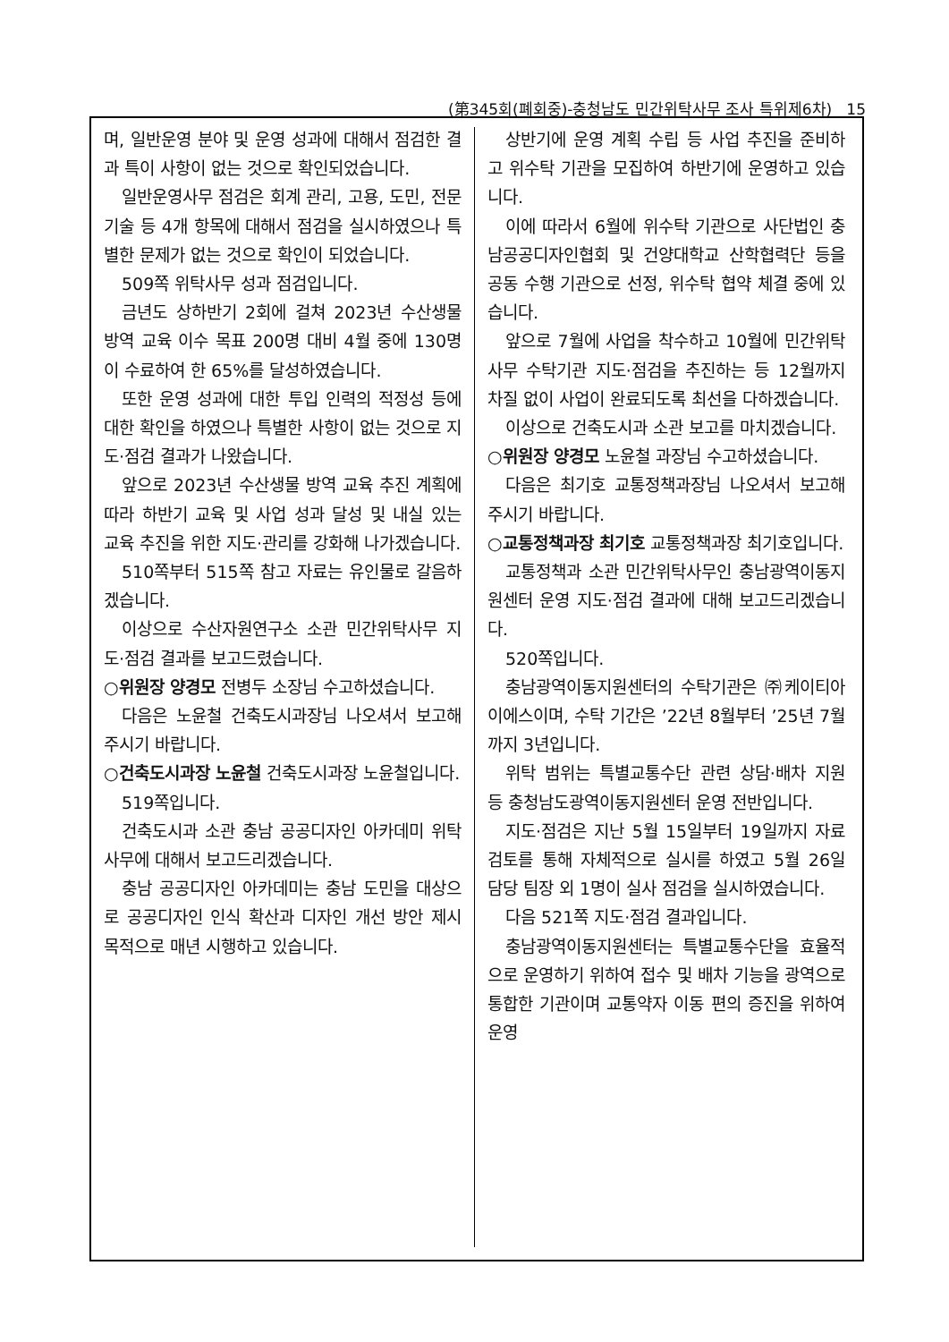(第345회(폐회중)-충청남도 민간위탁사무 조사 특위제6차) 15
며, 일반운영 분야 및 운영 성과에 대해서 점검한 결과 특이 사항이 없는 것으로 확인되었습니다.
일반운영사무 점검은 회계 관리, 고용, 도민, 전문 기술 등 4개 항목에 대해서 점검을 실시하였으나 특별한 문제가 없는 것으로 확인이 되었습니다.
509쪽 위탁사무 성과 점검입니다.
금년도 상하반기 2회에 걸쳐 2023년 수산생물 방역 교육 이수 목표 200명 대비 4월 중에 130명이 수료하여 한 65%를 달성하였습니다.
또한 운영 성과에 대한 투입 인력의 적정성 등에 대한 확인을 하였으나 특별한 사항이 없는 것으로 지도·점검 결과가 나왔습니다.
앞으로 2023년 수산생물 방역 교육 추진 계획에 따라 하반기 교육 및 사업 성과 달성 및 내실 있는 교육 추진을 위한 지도·관리를 강화해 나가겠습니다.
510쪽부터 515쪽 참고 자료는 유인물로 갈음하겠습니다.
이상으로 수산자원연구소 소관 민간위탁사무 지도·점검 결과를 보고드렸습니다.
○위원장 양경모 전병두 소장님 수고하셨습니다.
다음은 노윤철 건축도시과장님 나오셔서 보고해 주시기 바랍니다.
○건축도시과장 노윤철 건축도시과장 노윤철입니다.
519쪽입니다.
건축도시과 소관 충남 공공디자인 아카데미 위탁사무에 대해서 보고드리겠습니다.
충남 공공디자인 아카데미는 충남 도민을 대상으로 공공디자인 인식 확산과 디자인 개선 방안 제시 목적으로 매년 시행하고 있습니다.
상반기에 운영 계획 수립 등 사업 추진을 준비하고 위수탁 기관을 모집하여 하반기에 운영하고 있습니다.
이에 따라서 6월에 위수탁 기관으로 사단법인 충남공공디자인협회 및 건양대학교 산학협력단 등을 공동 수행 기관으로 선정, 위수탁 협약 체결 중에 있습니다.
앞으로 7월에 사업을 착수하고 10월에 민간위탁사무 수탁기관 지도·점검을 추진하는 등 12월까지 차질 없이 사업이 완료되도록 최선을 다하겠습니다.
이상으로 건축도시과 소관 보고를 마치겠습니다.
○위원장 양경모 노윤철 과장님 수고하셨습니다.
다음은 최기호 교통정책과장님 나오셔서 보고해 주시기 바랍니다.
○교통정책과장 최기호 교통정책과장 최기호입니다.
교통정책과 소관 민간위탁사무인 충남광역이동지원센터 운영 지도·점검 결과에 대해 보고드리겠습니다.
520쪽입니다.
충남광역이동지원센터의 수탁기관은 ㈜케이티아이에스이며, 수탁 기간은 ’22년 8월부터 ’25년 7월까지 3년입니다.
위탁 범위는 특별교통수단 관련 상담·배차 지원 등 충청남도광역이동지원센터 운영 전반입니다.
지도·점검은 지난 5월 15일부터 19일까지 자료 검토를 통해 자체적으로 실시를 하였고 5월 26일 담당 팀장 외 1명이 실사 점검을 실시하였습니다.
다음 521쪽 지도·점검 결과입니다.
충남광역이동지원센터는 특별교통수단을 효율적으로 운영하기 위하여 접수 및 배차 기능을 광역으로 통합한 기관이며 교통약자 이동 편의 증진을 위하여 운영